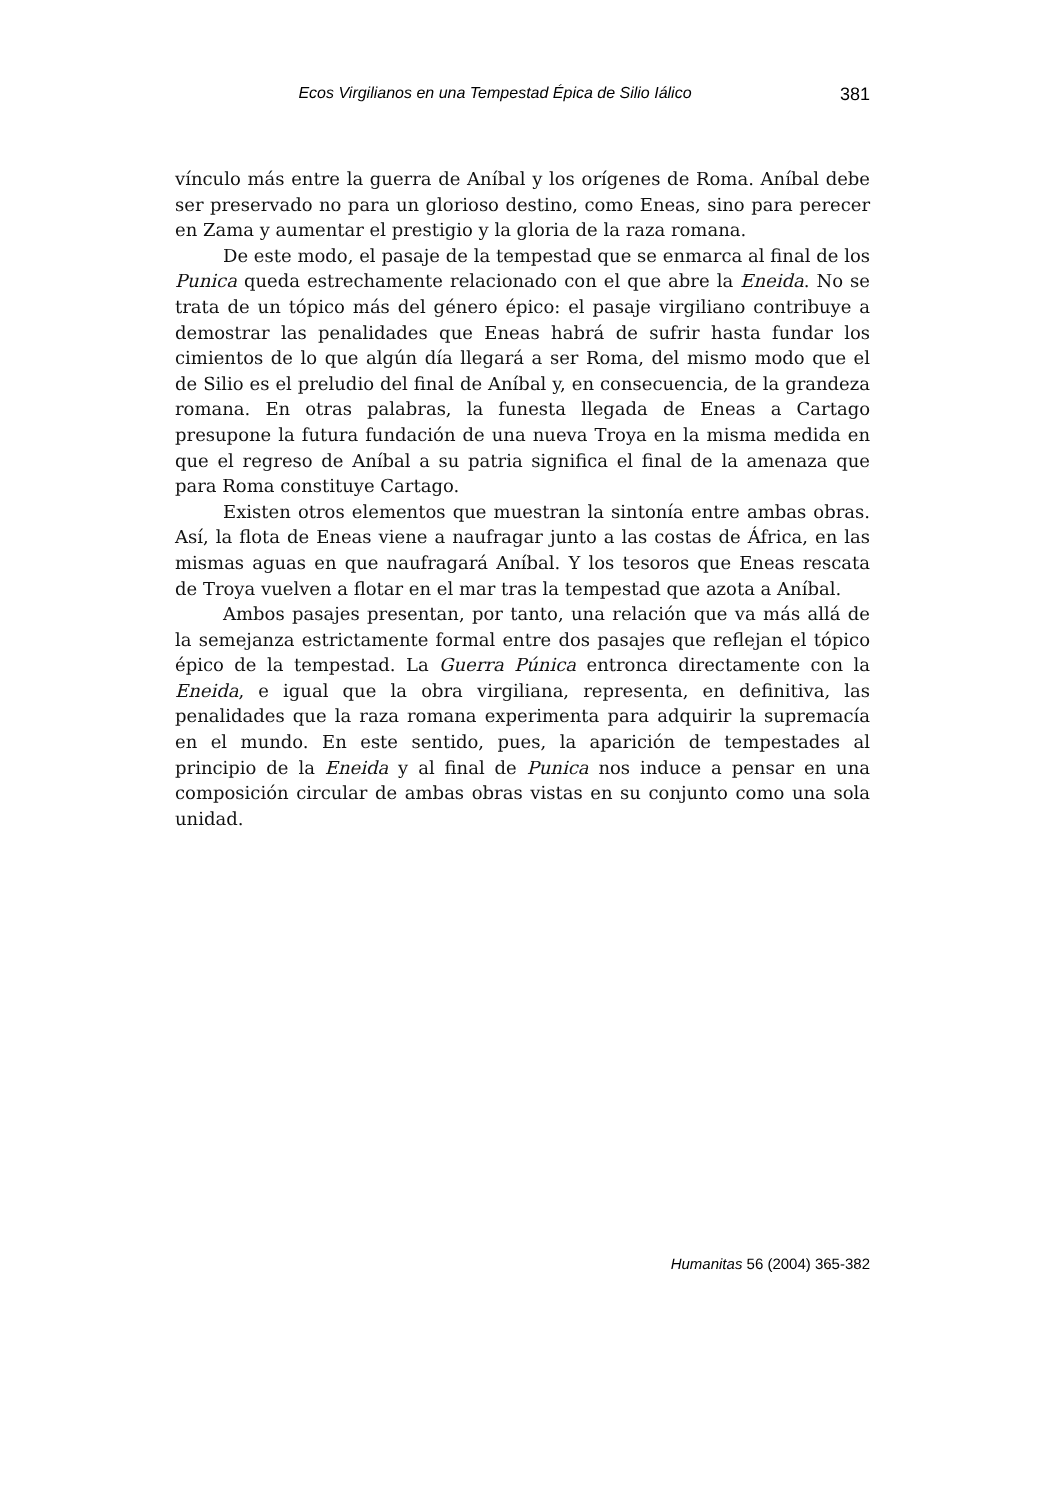Ecos Virgilianos en una Tempestad Épica de Silio Iálico 381
vínculo más entre la guerra de Aníbal y los orígenes de Roma. Aníbal debe ser preservado no para un glorioso destino, como Eneas, sino para perecer en Zama y aumentar el prestigio y la gloria de la raza romana.
De este modo, el pasaje de la tempestad que se enmarca al final de los Punica queda estrechamente relacionado con el que abre la Eneida. No se trata de un tópico más del género épico: el pasaje virgiliano contribuye a demostrar las penalidades que Eneas habrá de sufrir hasta fundar los cimientos de lo que algún día llegará a ser Roma, del mismo modo que el de Silio es el preludio del final de Aníbal y, en consecuencia, de la grandeza romana. En otras palabras, la funesta llegada de Eneas a Cartago presupone la futura fundación de una nueva Troya en la misma medida en que el regreso de Aníbal a su patria significa el final de la amenaza que para Roma constituye Cartago.
Existen otros elementos que muestran la sintonía entre ambas obras. Así, la flota de Eneas viene a naufragar junto a las costas de África, en las mismas aguas en que naufragará Aníbal. Y los tesoros que Eneas rescata de Troya vuelven a flotar en el mar tras la tempestad que azota a Aníbal.
Ambos pasajes presentan, por tanto, una relación que va más allá de la semejanza estrictamente formal entre dos pasajes que reflejan el tópico épico de la tempestad. La Guerra Púnica entronca directamente con la Eneida, e igual que la obra virgiliana, representa, en definitiva, las penalidades que la raza romana experimenta para adquirir la supremacía en el mundo. En este sentido, pues, la aparición de tempestades al principio de la Eneida y al final de Punica nos induce a pensar en una composición circular de ambas obras vistas en su conjunto como una sola unidad.
Humanitas 56 (2004) 365-382